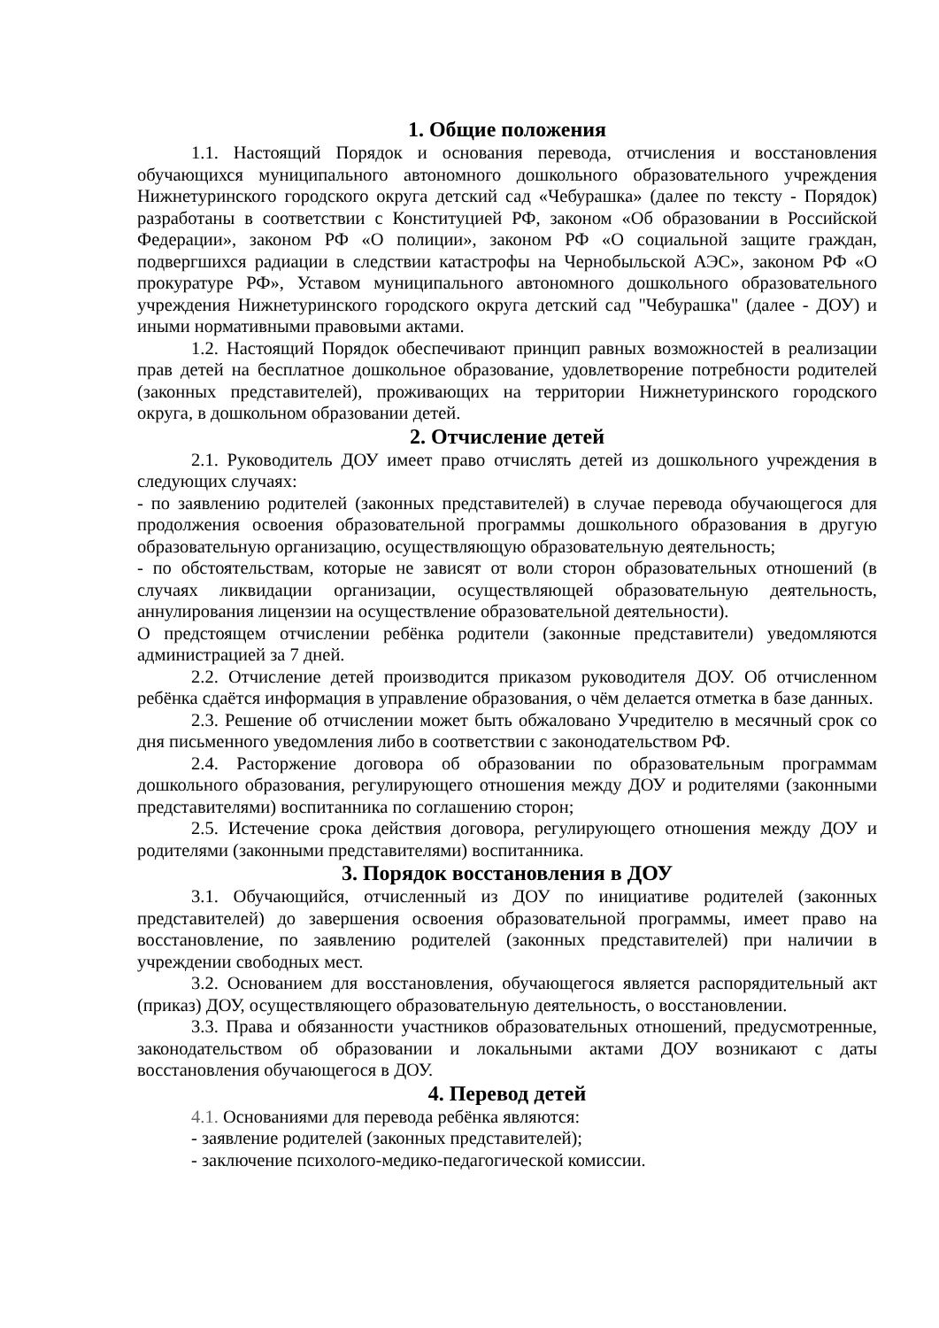1. Общие положения
1.1. Настоящий Порядок и основания перевода, отчисления и восстановления обучающихся муниципального автономного дошкольного образовательного учреждения Нижнетуринского городского округа детский сад «Чебурашка» (далее по тексту - Порядок) разработаны в соответствии с Конституцией РФ, законом «Об образовании в Российской Федерации», законом РФ «О полиции», законом РФ «О социальной защите граждан, подвергшихся радиации в следствии катастрофы на Чернобыльской АЭС», законом РФ «О прокуратуре РФ», Уставом муниципального автономного дошкольного образовательного учреждения Нижнетуринского городского округа детский сад "Чебурашка" (далее - ДОУ) и иными нормативными правовыми актами.
1.2. Настоящий Порядок обеспечивают принцип равных возможностей в реализации прав детей на бесплатное дошкольное образование, удовлетворение потребности родителей (законных представителей), проживающих на территории Нижнетуринского городского округа, в дошкольном образовании детей.
2. Отчисление детей
2.1. Руководитель ДОУ имеет право отчислять детей из дошкольного учреждения в следующих случаях:
- по заявлению родителей (законных представителей) в случае перевода обучающегося для продолжения освоения образовательной программы дошкольного образования в другую образовательную организацию, осуществляющую образовательную деятельность;
- по обстоятельствам, которые не зависят от воли сторон образовательных отношений (в случаях ликвидации организации, осуществляющей образовательную деятельность, аннулирования лицензии на осуществление образовательной деятельности).
О предстоящем отчислении ребёнка родители (законные представители) уведомляются администрацией за 7 дней.
2.2. Отчисление детей производится приказом руководителя ДОУ. Об отчисленном ребёнка сдаётся информация в управление образования, о чём делается отметка в базе данных.
2.3. Решение об отчислении может быть обжаловано Учредителю в месячный срок со дня письменного уведомления либо в соответствии с законодательством РФ.
2.4. Расторжение договора об образовании по образовательным программам дошкольного образования, регулирующего отношения между ДОУ и родителями (законными представителями) воспитанника по соглашению сторон;
2.5. Истечение срока действия договора, регулирующего отношения между ДОУ и родителями (законными представителями) воспитанника.
3. Порядок восстановления в ДОУ
3.1. Обучающийся, отчисленный из ДОУ по инициативе родителей (законных представителей) до завершения освоения образовательной программы, имеет право на восстановление, по заявлению родителей (законных представителей) при наличии в учреждении свободных мест.
3.2. Основанием для восстановления, обучающегося является распорядительный акт (приказ) ДОУ, осуществляющего образовательную деятельность, о восстановлении.
3.3. Права и обязанности участников образовательных отношений, предусмотренные, законодательством об образовании и локальными актами ДОУ возникают с даты восстановления обучающегося в ДОУ.
4. Перевод детей
4.1. Основаниями для перевода ребёнка являются:
- заявление родителей (законных представителей);
- заключение психолого-медико-педагогической комиссии.